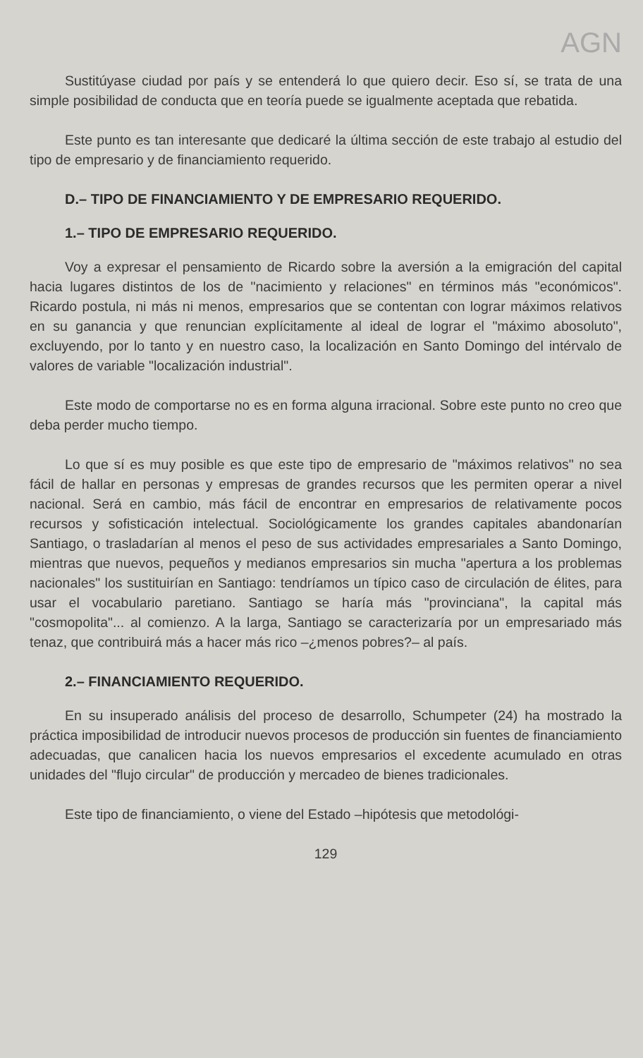AGN
Sustitúyase ciudad por país y se entenderá lo que quiero decir. Eso sí, se trata de una simple posibilidad de conducta que en teoría puede se igualmente aceptada que rebatida.
Este punto es tan interesante que dedicaré la última sección de este trabajo al estudio del tipo de empresario y de financiamiento requerido.
D.– TIPO DE FINANCIAMIENTO Y DE EMPRESARIO REQUERIDO.
1.– TIPO DE EMPRESARIO REQUERIDO.
Voy a expresar el pensamiento de Ricardo sobre la aversión a la emigración del capital hacia lugares distintos de los de "nacimiento y relaciones" en términos más "económicos". Ricardo postula, ni más ni menos, empresarios que se contentan con lograr máximos relativos en su ganancia y que renuncian explícitamente al ideal de lograr el "máximo abosoluto", excluyendo, por lo tanto y en nuestro caso, la localización en Santo Domingo del intérvalo de valores de variable "localización industrial".
Este modo de comportarse no es en forma alguna irracional. Sobre este punto no creo que deba perder mucho tiempo.
Lo que sí es muy posible es que este tipo de empresario de "máximos relativos" no sea fácil de hallar en personas y empresas de grandes recursos que les permiten operar a nivel nacional. Será en cambio, más fácil de encontrar en empresarios de relativamente pocos recursos y sofisticación intelectual. Sociológicamente los grandes capitales abandonarían Santiago, o trasladarían al menos el peso de sus actividades empresariales a Santo Domingo, mientras que nuevos, pequeños y medianos empresarios sin mucha "apertura a los problemas nacionales" los sustituirían en Santiago: tendríamos un típico caso de circulación de élites, para usar el vocabulario paretiano. Santiago se haría más "provinciana", la capital más "cosmopolita"... al comienzo. A la larga, Santiago se caracterizaría por un empresariado más tenaz, que contribuirá más a hacer más rico –¿menos pobres?– al país.
2.– FINANCIAMIENTO REQUERIDO.
En su insuperado análisis del proceso de desarrollo, Schumpeter (24) ha mostrado la práctica imposibilidad de introducir nuevos procesos de producción sin fuentes de financiamiento adecuadas, que canalicen hacia los nuevos empresarios el excedente acumulado en otras unidades del "flujo circular" de producción y mercadeo de bienes tradicionales.
Este tipo de financiamiento, o viene del Estado –hipótesis que metodológi-
129